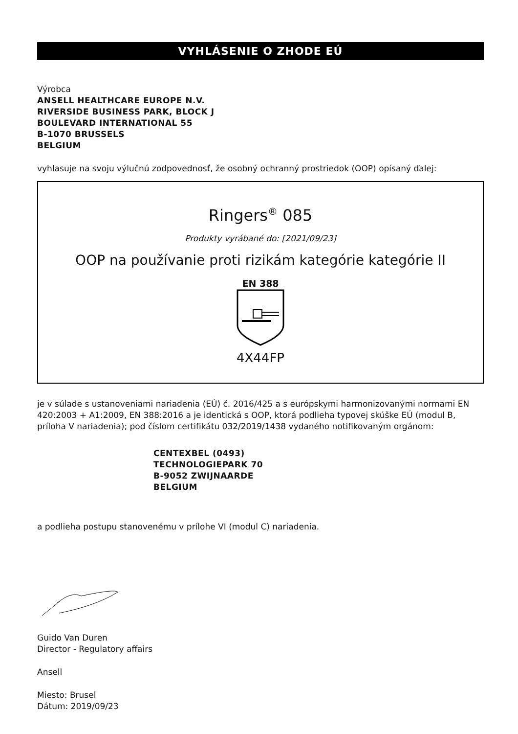VYHLÁSENIE O ZHODE EÚ
Výrobca
ANSELL HEALTHCARE EUROPE N.V.
RIVERSIDE BUSINESS PARK, BLOCK J
BOULEVARD INTERNATIONAL 55
B-1070 BRUSSELS
BELGIUM
vyhlasuje na svoju výlučnú zodpovednosť, že osobný ochranný prostriedok (OOP) opísaný ďalej:
Ringers<sup>®</sup> 085
Produkty vyrábané do: [2021/09/23]
OOP na používanie proti rizikám kategórie kategórie II
EN 388
4X44FP
je v súlade s ustanoveniami nariadenia (EÚ) č. 2016/425 a s európskymi harmonizovanými normami EN 420:2003 + A1:2009, EN 388:2016 a je identická s OOP, ktorá podlieha typovej skúške EÚ (modul B, príloha V nariadenia); pod číslom certifikátu 032/2019/1438 vydaného notifikovaným orgánom:
CENTEXBEL (0493)
TECHNOLOGIEPARK 70
B-9052 ZWIJNAARDE
BELGIUM
a podlieha postupu stanovenému v prílohe VI (modul C) nariadenia.
Guido Van Duren
Director - Regulatory affairs
Ansell
Miesto: Brusel
Dátum: 2019/09/23